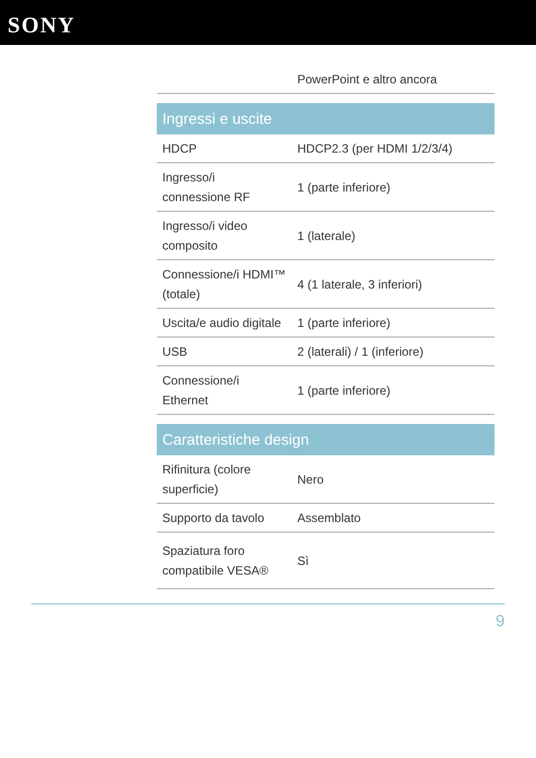SONY
| | PowerPoint e altro ancora |
| Ingressi e uscite | |
| HDCP | HDCP2.3 (per HDMI 1/2/3/4) |
| Ingresso/i connessione RF | 1 (parte inferiore) |
| Ingresso/i video composito | 1 (laterale) |
| Connessione/i HDMI™ (totale) | 4 (1 laterale, 3 inferiori) |
| Uscita/e audio digitale | 1 (parte inferiore) |
| USB | 2 (laterali) / 1 (inferiore) |
| Connessione/i Ethernet | 1 (parte inferiore) |
| Caratteristiche design | |
| Rifinitura (colore superficie) | Nero |
| Supporto da tavolo | Assemblato |
| Spaziatura foro compatibile VESA® | Sì |
9